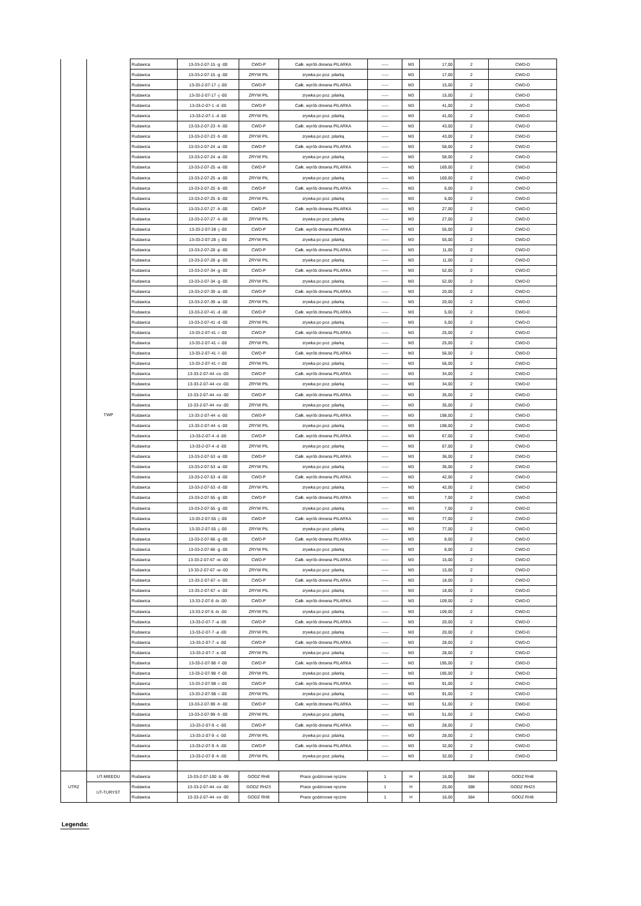| | TWP | Rudawica | 13-33-2-07-15 -g -00 | CWD-P | Całk. wyrób drewna PILARKA | ----- | M3 | 17,00 | 2 | CWD-D |
| | | Rudawica | 13-33-2-07-15 -g -00 | ZRYW PIL | zrywka po poz. pilarką | ----- | M3 | 17,00 | 2 | CWD-D |
| | | Rudawica | 13-33-2-07-17 -j -00 | CWD-P | Całk. wyrób drewna PILARKA | ----- | M3 | 15,00 | 2 | CWD-D |
| | | Rudawica | 13-33-2-07-17 -j -00 | ZRYW PIL | zrywka po poz. pilarką | ----- | M3 | 15,00 | 2 | CWD-D |
| | | Rudawica | 13-33-2-07-1 -d -00 | CWD-P | Całk. wyrób drewna PILARKA | ----- | M3 | 41,00 | 2 | CWD-D |
| | | Rudawica | 13-33-2-07-1 -d -00 | ZRYW PIL | zrywka po poz. pilarką | ----- | M3 | 41,00 | 2 | CWD-D |
| | | Rudawica | 13-33-2-07-23 -h -00 | CWD-P | Całk. wyrób drewna PILARKA | ----- | M3 | 43,00 | 2 | CWD-D |
| | | Rudawica | 13-33-2-07-23 -h -00 | ZRYW PIL | zrywka po poz. pilarką | ----- | M3 | 43,00 | 2 | CWD-D |
| | | Rudawica | 13-33-2-07-24 -a -00 | CWD-P | Całk. wyrób drewna PILARKA | ----- | M3 | 58,00 | 2 | CWD-D |
| | | Rudawica | 13-33-2-07-24 -a -00 | ZRYW PIL | zrywka po poz. pilarką | ----- | M3 | 58,00 | 2 | CWD-D |
| | | Rudawica | 13-33-2-07-25 -a -00 | CWD-P | Całk. wyrób drewna PILARKA | ----- | M3 | 169,00 | 2 | CWD-D |
| | | Rudawica | 13-33-2-07-25 -a -00 | ZRYW PIL | zrywka po poz. pilarką | ----- | M3 | 169,00 | 2 | CWD-D |
| | | Rudawica | 13-33-2-07-25 -b -00 | CWD-P | Całk. wyrób drewna PILARKA | ----- | M3 | 6,00 | 2 | CWD-D |
| | | Rudawica | 13-33-2-07-25 -b -00 | ZRYW PIL | zrywka po poz. pilarką | ----- | M3 | 6,00 | 2 | CWD-D |
| | | Rudawica | 13-33-2-07-27 -h -00 | CWD-P | Całk. wyrób drewna PILARKA | ----- | M3 | 27,00 | 2 | CWD-D |
| | | Rudawica | 13-33-2-07-27 -h -00 | ZRYW PIL | zrywka po poz. pilarką | ----- | M3 | 27,00 | 2 | CWD-D |
| | | Rudawica | 13-33-2-07-28 -j -00 | CWD-P | Całk. wyrób drewna PILARKA | ----- | M3 | 55,00 | 2 | CWD-D |
| | | Rudawica | 13-33-2-07-28 -j -00 | ZRYW PIL | zrywka po poz. pilarką | ----- | M3 | 55,00 | 2 | CWD-D |
| | | Rudawica | 13-33-2-07-28 -p -00 | CWD-P | Całk. wyrób drewna PILARKA | ----- | M3 | 11,00 | 2 | CWD-D |
| | | Rudawica | 13-33-2-07-28 -p -00 | ZRYW PIL | zrywka po poz. pilarką | ----- | M3 | 11,00 | 2 | CWD-D |
| | | Rudawica | 13-33-2-07-34 -g -00 | CWD-P | Całk. wyrób drewna PILARKA | ----- | M3 | 52,00 | 2 | CWD-D |
| | | Rudawica | 13-33-2-07-34 -g -00 | ZRYW PIL | zrywka po poz. pilarką | ----- | M3 | 52,00 | 2 | CWD-D |
| | | Rudawica | 13-33-2-07-39 -a -00 | CWD-P | Całk. wyrób drewna PILARKA | ----- | M3 | 20,00 | 2 | CWD-D |
| | | Rudawica | 13-33-2-07-39 -a -00 | ZRYW PIL | zrywka po poz. pilarką | ----- | M3 | 20,00 | 2 | CWD-D |
| | | Rudawica | 13-33-2-07-41 -d -00 | CWD-P | Całk. wyrób drewna PILARKA | ----- | M3 | 5,00 | 2 | CWD-D |
| | | Rudawica | 13-33-2-07-41 -d -00 | ZRYW PIL | zrywka po poz. pilarką | ----- | M3 | 5,00 | 2 | CWD-D |
| | | Rudawica | 13-33-2-07-41 -i -00 | CWD-P | Całk. wyrób drewna PILARKA | ----- | M3 | 25,00 | 2 | CWD-D |
| | | Rudawica | 13-33-2-07-41 -i -00 | ZRYW PIL | zrywka po poz. pilarką | ----- | M3 | 25,00 | 2 | CWD-D |
| | | Rudawica | 13-33-2-07-41 -l -00 | CWD-P | Całk. wyrób drewna PILARKA | ----- | M3 | 56,00 | 2 | CWD-D |
| | | Rudawica | 13-33-2-07-41 -l -00 | ZRYW PIL | zrywka po poz. pilarką | ----- | M3 | 56,00 | 2 | CWD-D |
| | | Rudawica | 13-33-2-07-44 -cx -00 | CWD-P | Całk. wyrób drewna PILARKA | ----- | M3 | 34,00 | 2 | CWD-D |
| | | Rudawica | 13-33-2-07-44 -cx -00 | ZRYW PIL | zrywka po poz. pilarką | ----- | M3 | 34,00 | 2 | CWD-D |
| | | Rudawica | 13-33-2-07-44 -nx -00 | CWD-P | Całk. wyrób drewna PILARKA | ----- | M3 | 35,00 | 2 | CWD-D |
| | | Rudawica | 13-33-2-07-44 -nx -00 | ZRYW PIL | zrywka po poz. pilarką | ----- | M3 | 35,00 | 2 | CWD-D |
| | | Rudawica | 13-33-2-07-44 -s -00 | CWD-P | Całk. wyrób drewna PILARKA | ----- | M3 | 198,00 | 2 | CWD-D |
| | | Rudawica | 13-33-2-07-44 -s -00 | ZRYW PIL | zrywka po poz. pilarką | ----- | M3 | 198,00 | 2 | CWD-D |
| | | Rudawica | 13-33-2-07-4 -d -00 | CWD-P | Całk. wyrób drewna PILARKA | ----- | M3 | 67,00 | 2 | CWD-D |
| | | Rudawica | 13-33-2-07-4 -d -00 | ZRYW PIL | zrywka po poz. pilarką | ----- | M3 | 67,00 | 2 | CWD-D |
| | | Rudawica | 13-33-2-07-53 -a -00 | CWD-P | Całk. wyrób drewna PILARKA | ----- | M3 | 36,00 | 2 | CWD-D |
| | | Rudawica | 13-33-2-07-53 -a -00 | ZRYW PIL | zrywka po poz. pilarką | ----- | M3 | 36,00 | 2 | CWD-D |
| | | Rudawica | 13-33-2-07-53 -d -00 | CWD-P | Całk. wyrób drewna PILARKA | ----- | M3 | 42,00 | 2 | CWD-D |
| | | Rudawica | 13-33-2-07-53 -d -00 | ZRYW PIL | zrywka po poz. pilarką | ----- | M3 | 42,00 | 2 | CWD-D |
| | | Rudawica | 13-33-2-07-55 -g -00 | CWD-P | Całk. wyrób drewna PILARKA | ----- | M3 | 7,00 | 2 | CWD-D |
| | | Rudawica | 13-33-2-07-55 -g -00 | ZRYW PIL | zrywka po poz. pilarką | ----- | M3 | 7,00 | 2 | CWD-D |
| | | Rudawica | 13-33-2-07-55 -j -00 | CWD-P | Całk. wyrób drewna PILARKA | ----- | M3 | 77,00 | 2 | CWD-D |
| | | Rudawica | 13-33-2-07-55 -j -00 | ZRYW PIL | zrywka po poz. pilarką | ----- | M3 | 77,00 | 2 | CWD-D |
| | | Rudawica | 13-33-2-07-66 -g -00 | CWD-P | Całk. wyrób drewna PILARKA | ----- | M3 | 8,00 | 2 | CWD-D |
| | | Rudawica | 13-33-2-07-66 -g -00 | ZRYW PIL | zrywka po poz. pilarką | ----- | M3 | 8,00 | 2 | CWD-D |
| | | Rudawica | 13-33-2-07-67 -w -00 | CWD-P | Całk. wyrób drewna PILARKA | ----- | M3 | 15,00 | 2 | CWD-D |
| | | Rudawica | 13-33-2-07-67 -w -00 | ZRYW PIL | zrywka po poz. pilarką | ----- | M3 | 15,00 | 2 | CWD-D |
| | | Rudawica | 13-33-2-07-67 -x -00 | CWD-P | Całk. wyrób drewna PILARKA | ----- | M3 | 18,00 | 2 | CWD-D |
| | | Rudawica | 13-33-2-07-67 -x -00 | ZRYW PIL | zrywka po poz. pilarką | ----- | M3 | 18,00 | 2 | CWD-D |
| | | Rudawica | 13-33-2-07-6 -lx -00 | CWD-P | Całk. wyrób drewna PILARKA | ----- | M3 | 109,00 | 2 | CWD-D |
| | | Rudawica | 13-33-2-07-6 -lx -00 | ZRYW PIL | zrywka po poz. pilarką | ----- | M3 | 109,00 | 2 | CWD-D |
| | | Rudawica | 13-33-2-07-7 -a -00 | CWD-P | Całk. wyrób drewna PILARKA | ----- | M3 | 20,00 | 2 | CWD-D |
| | | Rudawica | 13-33-2-07-7 -a -00 | ZRYW PIL | zrywka po poz. pilarką | ----- | M3 | 20,00 | 2 | CWD-D |
| | | Rudawica | 13-33-2-07-7 -s -00 | CWD-P | Całk. wyrób drewna PILARKA | ----- | M3 | 28,00 | 2 | CWD-D |
| | | Rudawica | 13-33-2-07-7 -s -00 | ZRYW PIL | zrywka po poz. pilarką | ----- | M3 | 28,00 | 2 | CWD-D |
| | | Rudawica | 13-33-2-07-98 -f -00 | CWD-P | Całk. wyrób drewna PILARKA | ----- | M3 | 195,00 | 2 | CWD-D |
| | | Rudawica | 13-33-2-07-98 -f -00 | ZRYW PIL | zrywka po poz. pilarką | ----- | M3 | 195,00 | 2 | CWD-D |
| | | Rudawica | 13-33-2-07-98 -i -00 | CWD-P | Całk. wyrób drewna PILARKA | ----- | M3 | 91,00 | 2 | CWD-D |
| | | Rudawica | 13-33-2-07-98 -i -00 | ZRYW PIL | zrywka po poz. pilarką | ----- | M3 | 91,00 | 2 | CWD-D |
| | | Rudawica | 13-33-2-07-99 -h -00 | CWD-P | Całk. wyrób drewna PILARKA | ----- | M3 | 51,00 | 2 | CWD-D |
| | | Rudawica | 13-33-2-07-99 -h -00 | ZRYW PIL | zrywka po poz. pilarką | ----- | M3 | 51,00 | 2 | CWD-D |
| | | Rudawica | 13-33-2-07-9 -c -00 | CWD-P | Całk. wyrób drewna PILARKA | ----- | M3 | 28,00 | 2 | CWD-D |
| | | Rudawica | 13-33-2-07-9 -c -00 | ZRYW PIL | zrywka po poz. pilarką | ----- | M3 | 28,00 | 2 | CWD-D |
| | | Rudawica | 13-33-2-07-9 -h -00 | CWD-P | Całk. wyrób drewna PILARKA | ----- | M3 | 32,00 | 2 | CWD-D |
| | | Rudawica | 13-33-2-07-9 -h -00 | ZRYW PIL | zrywka po poz. pilarką | ----- | M3 | 32,00 | 2 | CWD-D |
| UTRZ | UT-MIEEDU | Rudawica | 13-33-2-07-100 -b -99 | GODZ RH8 | Prace godzinowe ręczne | 1 | H | 16,00 | 384 | GODZ RH8 |
| | UT-TURYST | Rudawica | 13-33-2-07-44 -ox -00 | GODZ RH23 | Prace godzinowe ręczne | 1 | H | 25,00 | 388 | GODZ RH23 |
| | | Rudawica | 13-33-2-07-44 -ox -00 | GODZ RH8 | Prace godzinowe ręczne | 1 | H | 16,00 | 384 | GODZ RH8 |
Legenda: